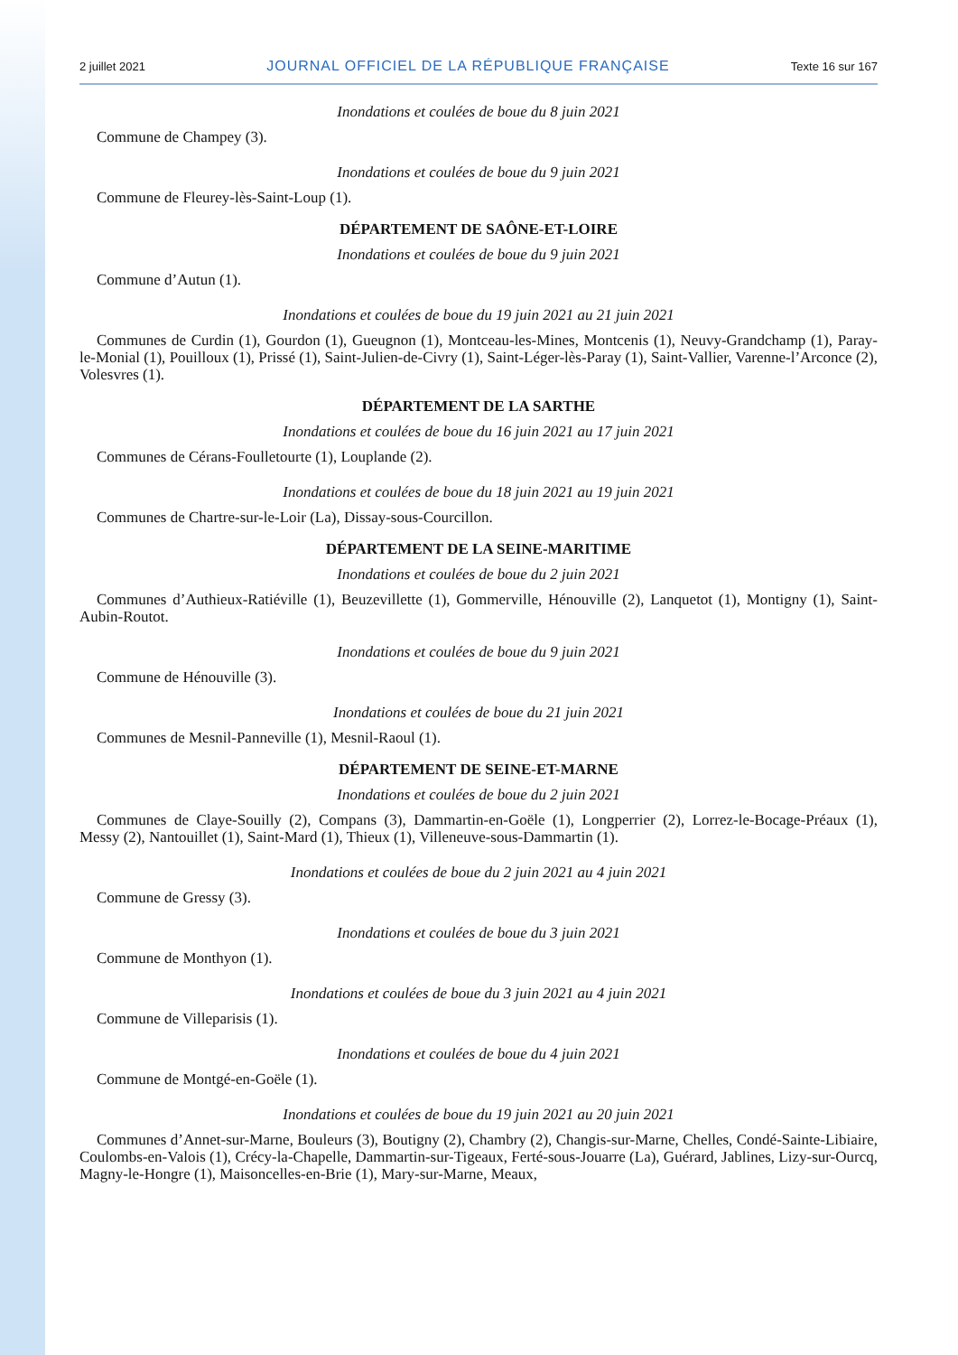2 juillet 2021 JOURNAL OFFICIEL DE LA RÉPUBLIQUE FRANÇAISE Texte 16 sur 167
Inondations et coulées de boue du 8 juin 2021
Commune de Champey (3).
Inondations et coulées de boue du 9 juin 2021
Commune de Fleurey-lès-Saint-Loup (1).
DÉPARTEMENT DE SAÔNE-ET-LOIRE
Inondations et coulées de boue du 9 juin 2021
Commune d’Autun (1).
Inondations et coulées de boue du 19 juin 2021 au 21 juin 2021
Communes de Curdin (1), Gourdon (1), Gueugnon (1), Montceau-les-Mines, Montcenis (1), Neuvy-Grandchamp (1), Paray-le-Monial (1), Pouilloux (1), Prissé (1), Saint-Julien-de-Civry (1), Saint-Léger-lès-Paray (1), Saint-Vallier, Varenne-l’Arconce (2), Volesvres (1).
DÉPARTEMENT DE LA SARTHE
Inondations et coulées de boue du 16 juin 2021 au 17 juin 2021
Communes de Cérans-Foulletourte (1), Louplande (2).
Inondations et coulées de boue du 18 juin 2021 au 19 juin 2021
Communes de Chartre-sur-le-Loir (La), Dissay-sous-Courcillon.
DÉPARTEMENT DE LA SEINE-MARITIME
Inondations et coulées de boue du 2 juin 2021
Communes d’Authieux-Ratiéville (1), Beuzevillette (1), Gommerville, Hénouville (2), Lanquetot (1), Montigny (1), Saint-Aubin-Routot.
Inondations et coulées de boue du 9 juin 2021
Commune de Hénouville (3).
Inondations et coulées de boue du 21 juin 2021
Communes de Mesnil-Panneville (1), Mesnil-Raoul (1).
DÉPARTEMENT DE SEINE-ET-MARNE
Inondations et coulées de boue du 2 juin 2021
Communes de Claye-Souilly (2), Compans (3), Dammartin-en-Goële (1), Longperrier (2), Lorrez-le-Bocage-Préaux (1), Messy (2), Nantouillet (1), Saint-Mard (1), Thieux (1), Villeneuve-sous-Dammartin (1).
Inondations et coulées de boue du 2 juin 2021 au 4 juin 2021
Commune de Gressy (3).
Inondations et coulées de boue du 3 juin 2021
Commune de Monthyon (1).
Inondations et coulées de boue du 3 juin 2021 au 4 juin 2021
Commune de Villeparisis (1).
Inondations et coulées de boue du 4 juin 2021
Commune de Montgé-en-Goële (1).
Inondations et coulées de boue du 19 juin 2021 au 20 juin 2021
Communes d’Annet-sur-Marne, Bouleurs (3), Boutigny (2), Chambry (2), Changis-sur-Marne, Chelles, Condé-Sainte-Libiaire, Coulombs-en-Valois (1), Crécy-la-Chapelle, Dammartin-sur-Tigeaux, Ferté-sous-Jouarre (La), Guérard, Jablines, Lizy-sur-Ourcq, Magny-le-Hongre (1), Maisoncelles-en-Brie (1), Mary-sur-Marne, Meaux,